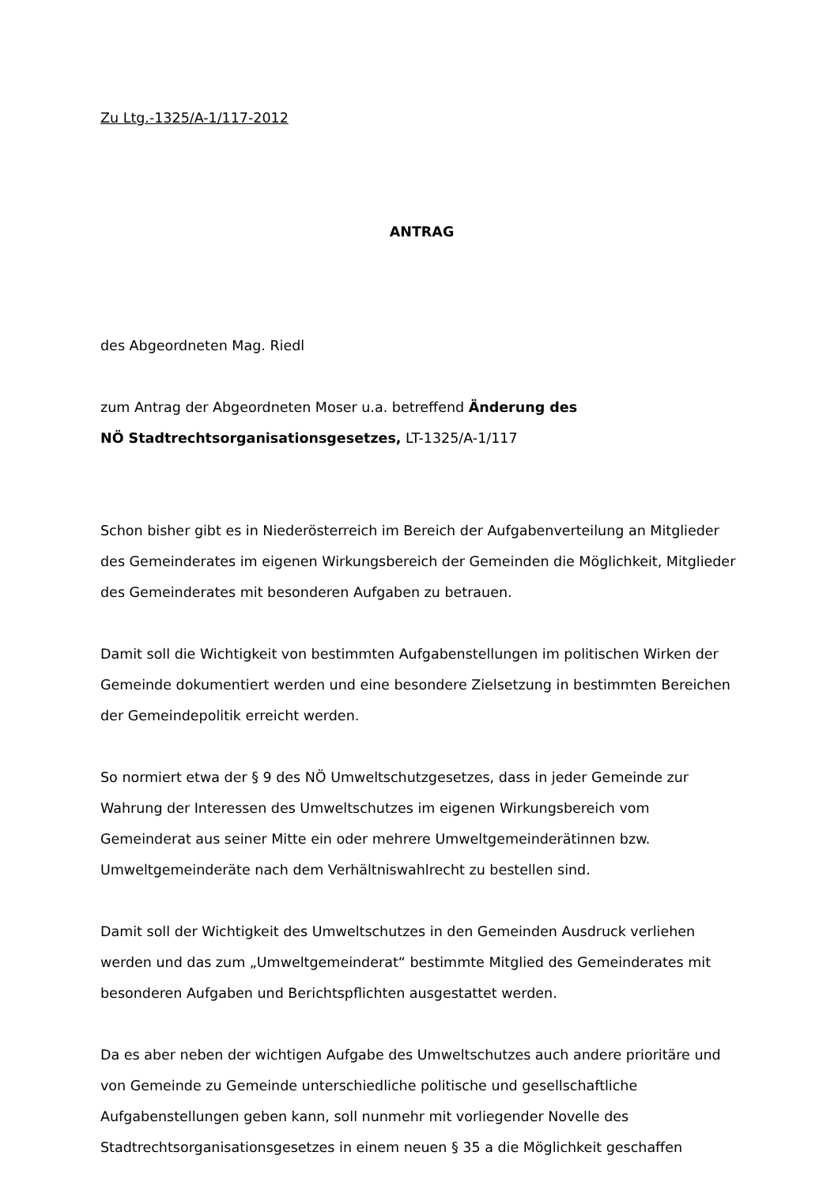Zu Ltg.-1325/A-1/117-2012
ANTRAG
des Abgeordneten Mag. Riedl
zum Antrag der Abgeordneten Moser u.a. betreffend Änderung des
NÖ Stadtrechtsorganisationsgesetzes, LT-1325/A-1/117
Schon bisher gibt es in Niederösterreich im Bereich der Aufgabenverteilung an Mitglieder des Gemeinderates im eigenen Wirkungsbereich der Gemeinden die Möglichkeit, Mitglieder des Gemeinderates mit besonderen Aufgaben zu betrauen.
Damit soll die Wichtigkeit von bestimmten Aufgabenstellungen im politischen Wirken der Gemeinde dokumentiert werden und eine besondere Zielsetzung in bestimmten Bereichen der Gemeindepolitik erreicht werden.
So normiert etwa der § 9 des NÖ Umweltschutzgesetzes, dass in jeder Gemeinde zur Wahrung der Interessen des Umweltschutzes im eigenen Wirkungsbereich vom Gemeinderat aus seiner Mitte ein oder mehrere Umweltgemeinderätinnen bzw. Umweltgemeinderäte nach dem Verhältniswahlrecht zu bestellen sind.
Damit soll der Wichtigkeit des Umweltschutzes in den Gemeinden Ausdruck verliehen werden und das zum „Umweltgemeinderat“ bestimmte Mitglied des Gemeinderates mit besonderen Aufgaben und Berichtspflichten ausgestattet werden.
Da es aber neben der wichtigen Aufgabe des Umweltschutzes auch andere prioritäre und von Gemeinde zu Gemeinde unterschiedliche politische und gesellschaftliche Aufgabenstellungen geben kann, soll nunmehr mit vorliegender Novelle des Stadtrechtsorganisationsgesetzes in einem neuen § 35 a die Möglichkeit geschaffen